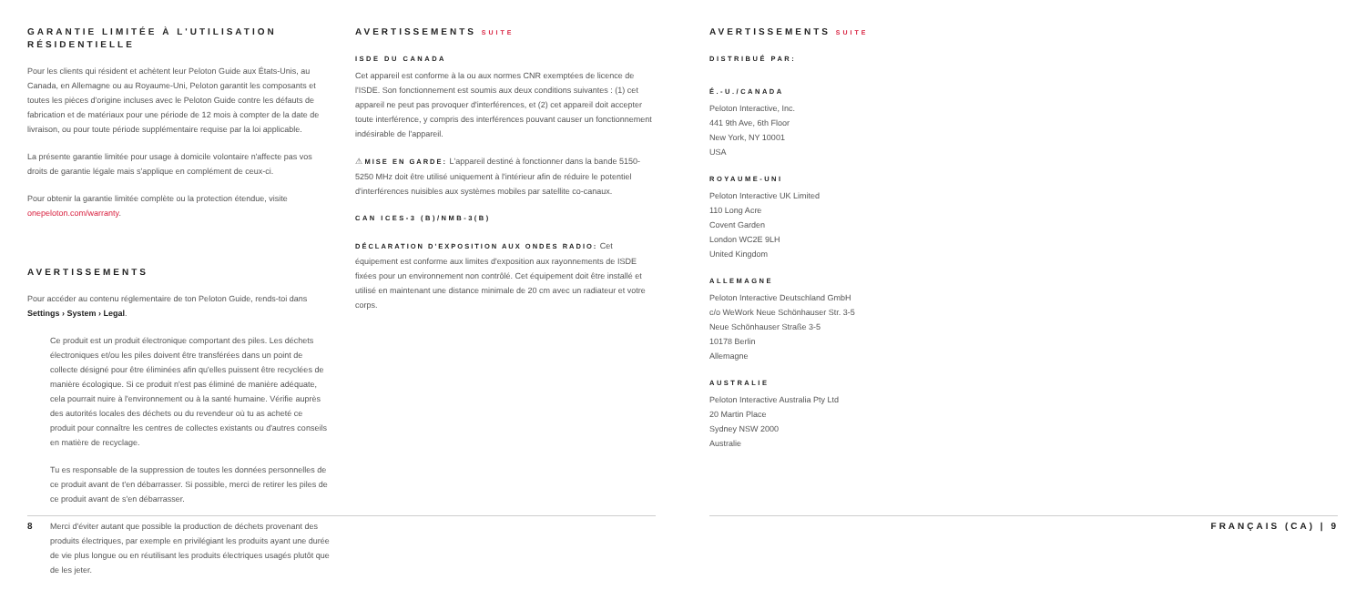GARANTIE LIMITÉE À L'UTILISATION RÉSIDENTIELLE
Pour les clients qui résident et achètent leur Peloton Guide aux États-Unis, au Canada, en Allemagne ou au Royaume-Uni, Peloton garantit les composants et toutes les pièces d'origine incluses avec le Peloton Guide contre les défauts de fabrication et de matériaux pour une période de 12 mois à compter de la date de livraison, ou pour toute période supplémentaire requise par la loi applicable.
La présente garantie limitée pour usage à domicile volontaire n'affecte pas vos droits de garantie légale mais s'applique en complément de ceux-ci.
Pour obtenir la garantie limitée complète ou la protection étendue, visite onepeloton.com/warranty.
AVERTISSEMENTS
Pour accéder au contenu réglementaire de ton Peloton Guide, rends-toi dans Settings › System › Legal.
Ce produit est un produit électronique comportant des piles. Les déchets électroniques et/ou les piles doivent être transférées dans un point de collecte désigné pour être éliminées afin qu'elles puissent être recyclées de manière écologique. Si ce produit n'est pas éliminé de manière adéquate, cela pourrait nuire à l'environnement ou à la santé humaine. Vérifie auprès des autorités locales des déchets ou du revendeur où tu as acheté ce produit pour connaître les centres de collectes existants ou d'autres conseils en matière de recyclage.
Tu es responsable de la suppression de toutes les données personnelles de ce produit avant de t'en débarrasser. Si possible, merci de retirer les piles de ce produit avant de s'en débarrasser.
Merci d'éviter autant que possible la production de déchets provenant des produits électriques, par exemple en privilégiant les produits ayant une durée de vie plus longue ou en réutilisant les produits électriques usagés plutôt que de les jeter.
AVERTISSEMENTS SUITE
ISDE DU CANADA
Cet appareil est conforme à la ou aux normes CNR exemptées de licence de l'ISDE. Son fonctionnement est soumis aux deux conditions suivantes : (1) cet appareil ne peut pas provoquer d'interférences, et (2) cet appareil doit accepter toute interférence, y compris des interférences pouvant causer un fonctionnement indésirable de l'appareil.
⚠ MISE EN GARDE: L'appareil destiné à fonctionner dans la bande 5150-5250 MHz doit être utilisé uniquement à l'intérieur afin de réduire le potentiel d'interférences nuisibles aux systèmes mobiles par satellite co-canaux.
CAN ICES-3 (B)/NMB-3(B)
DÉCLARATION D'EXPOSITION AUX ONDES RADIO: Cet équipement est conforme aux limites d'exposition aux rayonnements de ISDE fixées pour un environnement non contrôlé. Cet équipement doit être installé et utilisé en maintenant une distance minimale de 20 cm avec un radiateur et votre corps.
AVERTISSEMENTS SUITE
DISTRIBUÉ PAR:
É.-U./CANADA
Peloton Interactive, Inc.
441 9th Ave, 6th Floor
New York, NY 10001
USA
ROYAUME-UNI
Peloton Interactive UK Limited
110 Long Acre
Covent Garden
London WC2E 9LH
United Kingdom
ALLEMAGNE
Peloton Interactive Deutschland GmbH
c/o WeWork Neue Schönhauser Str. 3-5
Neue Schönhauser Straße 3-5
10178 Berlin
Allemagne
AUSTRALIE
Peloton Interactive Australia Pty Ltd
20 Martin Place
Sydney NSW 2000
Australie
8 FRANÇAIS (CA) | 9